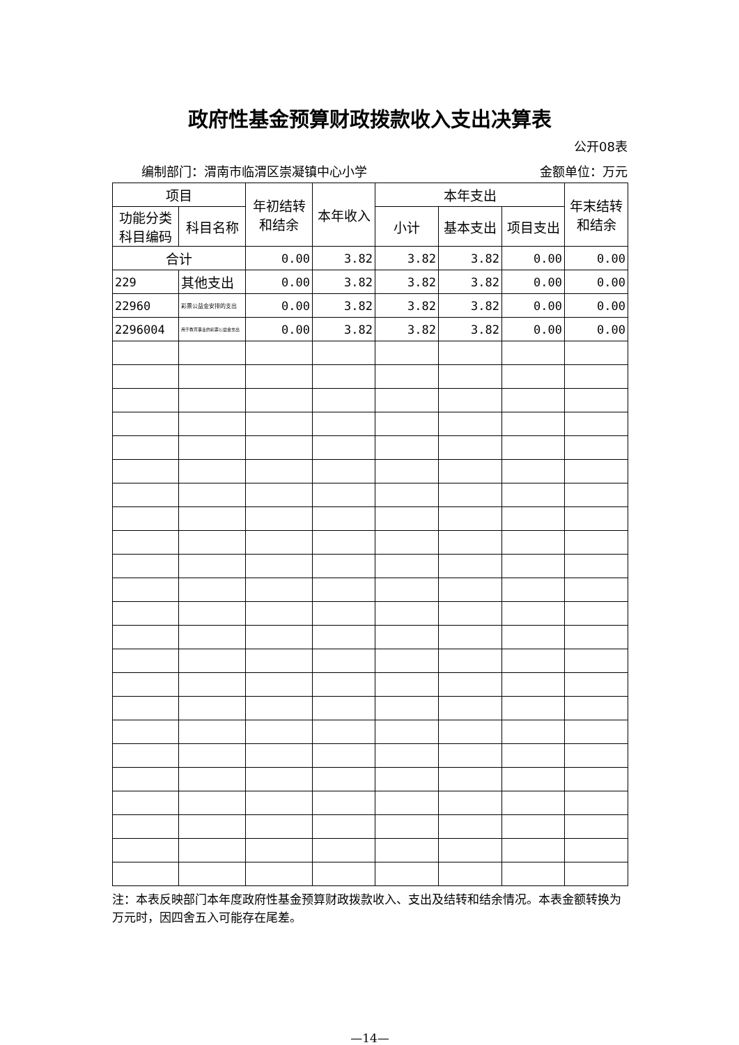政府性基金预算财政拨款收入支出决算表
公开08表
编制部门：渭南市临渭区崇凝镇中心小学 金额单位：万元
| 项目 | | 年初结转和结余 | 本年收入 | 本年支出 | | | 年末结转和结余 |
| --- | --- | --- | --- | --- | --- | --- | --- |
| 功能分类科目编码 | 科目名称 | | | 小计 | 基本支出 | 项目支出 | |
| 合计 | | 0.00 | 3.82 | 3.82 | 3.82 | 0.00 | 0.00 |
| 229 | 其他支出 | 0.00 | 3.82 | 3.82 | 3.82 | 0.00 | 0.00 |
| 22960 | 彩票公益金安排的支出 | 0.00 | 3.82 | 3.82 | 3.82 | 0.00 | 0.00 |
| 2296004 | 用于教育事业的彩票公益金支出 | 0.00 | 3.82 | 3.82 | 3.82 | 0.00 | 0.00 |
注：本表反映部门本年度政府性基金预算财政拨款收入、支出及结转和结余情况。本表金额转换为万元时，因四舍五入可能存在尾差。
—14—